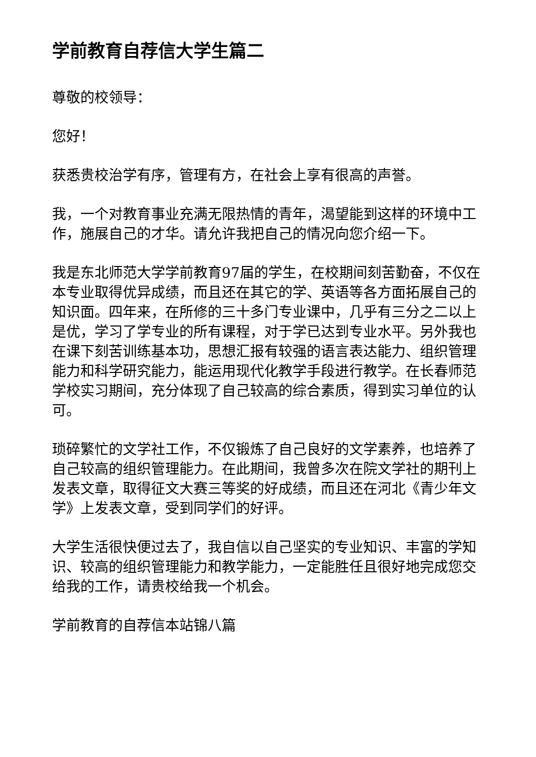学前教育自荐信大学生篇二
尊敬的校领导：
您好！
获悉贵校治学有序，管理有方，在社会上享有很高的声誉。
我，一个对教育事业充满无限热情的青年，渴望能到这样的环境中工作，施展自己的才华。请允许我把自己的情况向您介绍一下。
我是东北师范大学学前教育97届的学生，在校期间刻苦勤奋，不仅在本专业取得优异成绩，而且还在其它的学、英语等各方面拓展自己的知识面。四年来，在所修的三十多门专业课中，几乎有三分之二以上是优，学习了学专业的所有课程，对于学已达到专业水平。另外我也在课下刻苦训练基本功，思想汇报有较强的语言表达能力、组织管理能力和科学研究能力，能运用现代化教学手段进行教学。在长春师范学校实习期间，充分体现了自己较高的综合素质，得到实习单位的认可。
琐碎繁忙的文学社工作，不仅锻炼了自己良好的文学素养，也培养了自己较高的组织管理能力。在此期间，我曾多次在院文学社的期刊上发表文章，取得征文大赛三等奖的好成绩，而且还在河北《青少年文学》上发表文章，受到同学们的好评。
大学生活很快便过去了，我自信以自己坚实的专业知识、丰富的学知识、较高的组织管理能力和教学能力，一定能胜任且很好地完成您交给我的工作，请贵校给我一个机会。
学前教育的自荐信本站锦八篇